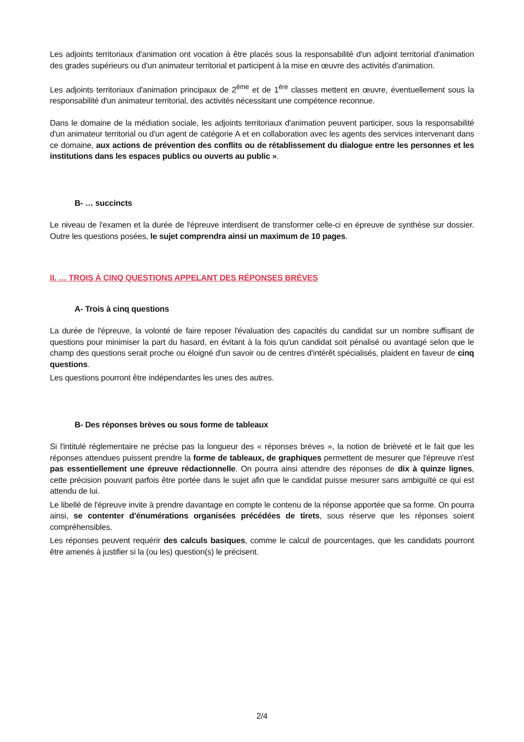Les adjoints territoriaux d'animation ont vocation à être placés sous la responsabilité d'un adjoint territorial d'animation des grades supérieurs ou d'un animateur territorial et participent à la mise en œuvre des activités d'animation.
Les adjoints territoriaux d'animation principaux de 2<sup>ème</sup> et de 1<sup>ère</sup> classes mettent en œuvre, éventuellement sous la responsabilité d'un animateur territorial, des activités nécessitant une compétence reconnue.
Dans le domaine de la médiation sociale, les adjoints territoriaux d'animation peuvent participer, sous la responsabilité d'un animateur territorial ou d'un agent de catégorie A et en collaboration avec les agents des services intervenant dans ce domaine, aux actions de prévention des conflits ou de rétablissement du dialogue entre les personnes et les institutions dans les espaces publics ou ouverts au public ».
B- … succincts
Le niveau de l'examen et la durée de l'épreuve interdisent de transformer celle-ci en épreuve de synthèse sur dossier. Outre les questions posées, le sujet comprendra ainsi un maximum de 10 pages.
II. … TROIS À CINQ QUESTIONS APPELANT DES RÉPONSES BRÈVES
A- Trois à cinq questions
La durée de l'épreuve, la volonté de faire reposer l'évaluation des capacités du candidat sur un nombre suffisant de questions pour minimiser la part du hasard, en évitant à la fois qu'un candidat soit pénalisé ou avantagé selon que le champ des questions serait proche ou éloigné d'un savoir ou de centres d'intérêt spécialisés, plaident en faveur de cinq questions.
Les questions pourront être indépendantes les unes des autres.
B- Des réponses brèves ou sous forme de tableaux
Si l'intitulé réglementaire ne précise pas la longueur des « réponses brèves », la notion de brièveté et le fait que les réponses attendues puissent prendre la forme de tableaux, de graphiques permettent de mesurer que l'épreuve n'est pas essentiellement une épreuve rédactionnelle. On pourra ainsi attendre des réponses de dix à quinze lignes, cette précision pouvant parfois être portée dans le sujet afin que le candidat puisse mesurer sans ambiguïté ce qui est attendu de lui.
Le libellé de l'épreuve invite à prendre davantage en compte le contenu de la réponse apportée que sa forme. On pourra ainsi, se contenter d'énumérations organisées précédées de tirets, sous réserve que les réponses soient compréhensibles.
Les réponses peuvent requérir des calculs basiques, comme le calcul de pourcentages, que les candidats pourront être amenés à justifier si la (ou les) question(s) le précisent.
2/4